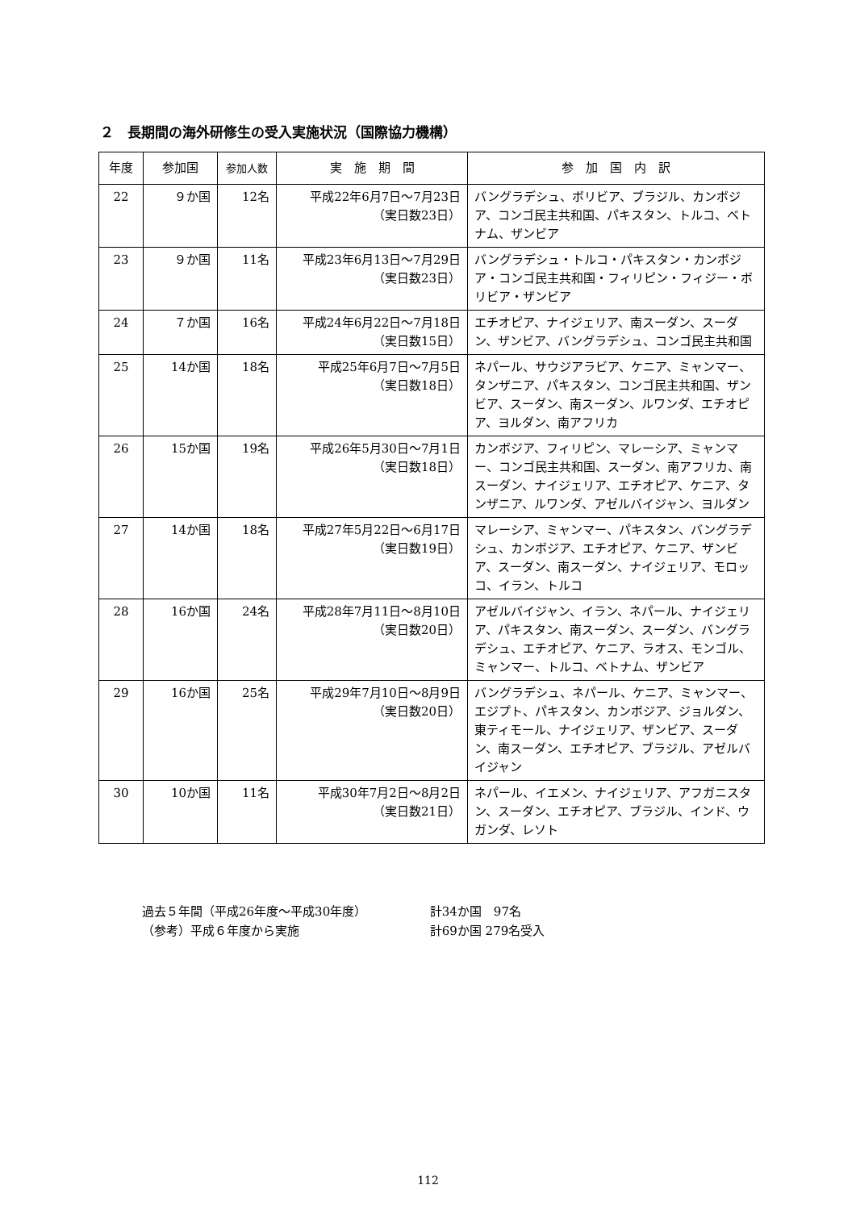２　長期間の海外研修生の受入実施状況（国際協力機構）
| 年度 | 参加国 | 参加人数 | 実 施 期 間 | 参 加 国 内 訳 |
| --- | --- | --- | --- | --- |
| 22 | ９か国 | 12名 | 平成22年6月7日～7月23日 （実日数23日） | バングラデシュ、ボリビア、ブラジル、カンボジア、コンゴ民主共和国、パキスタン、トルコ、ベトナム、ザンビア |
| 23 | ９か国 | 11名 | 平成23年6月13日～7月29日 （実日数23日） | バングラデシュ・トルコ・パキスタン・カンボジア・コンゴ民主共和国・フィリピン・フィジー・ボリビア・ザンビア |
| 24 | ７か国 | 16名 | 平成24年6月22日～7月18日 （実日数15日） | エチオピア、ナイジェリア、南スーダン、スーダン、ザンビア、バングラデシュ、コンゴ民主共和国 |
| 25 | 14か国 | 18名 | 平成25年6月7日～7月5日 （実日数18日） | ネパール、サウジアラビア、ケニア、ミャンマー、タンザニア、パキスタン、コンゴ民主共和国、ザンビア、スーダン、南スーダン、ルワンダ、エチオピア、ヨルダン、南アフリカ |
| 26 | 15か国 | 19名 | 平成26年5月30日～7月1日 （実日数18日） | カンボジア、フィリピン、マレーシア、ミャンマー、コンゴ民主共和国、スーダン、南アフリカ、南スーダン、ナイジェリア、エチオピア、ケニア、タンザニア、ルワンダ、アゼルバイジャン、ヨルダン |
| 27 | 14か国 | 18名 | 平成27年5月22日～6月17日 （実日数19日） | マレーシア、ミャンマー、パキスタン、バングラデシュ、カンボジア、エチオピア、ケニア、ザンビア、スーダン、南スーダン、ナイジェリア、モロッコ、イラン、トルコ |
| 28 | 16か国 | 24名 | 平成28年7月11日～8月10日 （実日数20日） | アゼルバイジャン、イラン、ネパール、ナイジェリア、パキスタン、南スーダン、スーダン、バングラデシュ、エチオピア、ケニア、ラオス、モンゴル、ミャンマー、トルコ、ベトナム、ザンビア |
| 29 | 16か国 | 25名 | 平成29年7月10日～8月9日 （実日数20日） | バングラデシュ、ネパール、ケニア、ミャンマー、エジプト、パキスタン、カンボジア、ジョルダン、東ティモール、ナイジェリア、ザンビア、スーダン、南スーダン、エチオピア、ブラジル、アゼルバイジャン |
| 30 | 10か国 | 11名 | 平成30年7月2日～8月2日 （実日数21日） | ネパール、イエメン、ナイジェリア、アフガニスタン、スーダン、エチオピア、ブラジル、インド、ウガンダ、レソト |
過去５年間（平成26年度～平成30年度） 計34か国　97名
（参考）平成６年度から実施 計69か国 279名受入
112